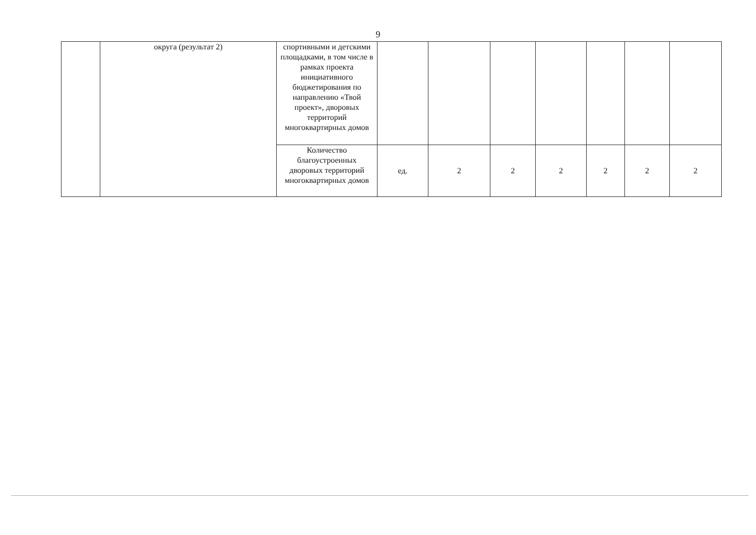9
| | округа (результат 2) | спортивными и детскими площадками, в том числе в рамках проекта инициативного бюджетирования по направлению «Твой проект», дворовых территорий многоквартирных домов | | | | | | | |
| | | Количество благоустроенных дворовых территорий многоквартирных домов | ед. | 2 | 2 | 2 | 2 | 2 | 2 |